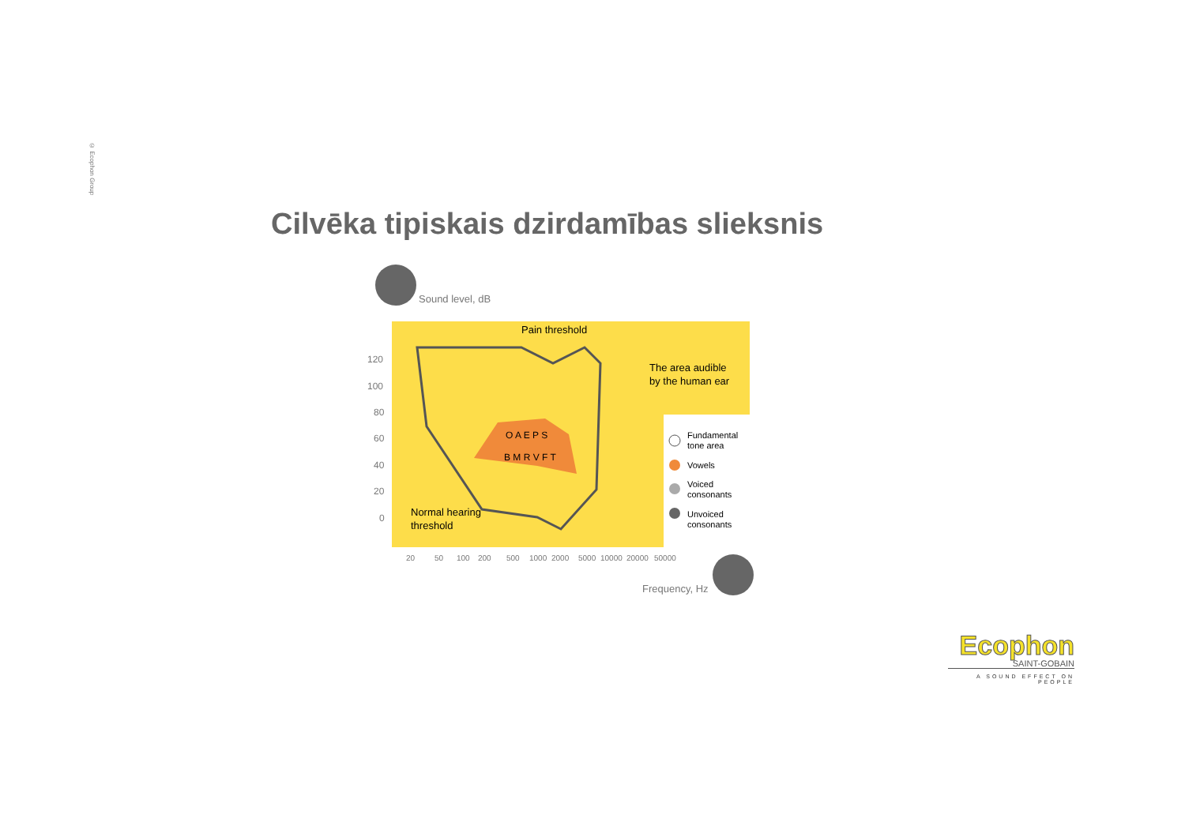© Ecophon Group
Cilvēka tipiskais dzirdamības slieksnis
Sound level, dB
120
100
80
60
40
20
0
Pain threshold
The area audible
by the human ear
Normal hearing
threshold
O A E P S
B M R V F T
Fundamental
tone area
Vowels
Voiced
consonants
Unvoiced
consonants
20
50
100
200
500
1000
2000
5000
10000
20000
50000
Frequency, Hz
Ecophon
SAINT-GOBAIN
A SOUND EFFECT ON PEOPLE